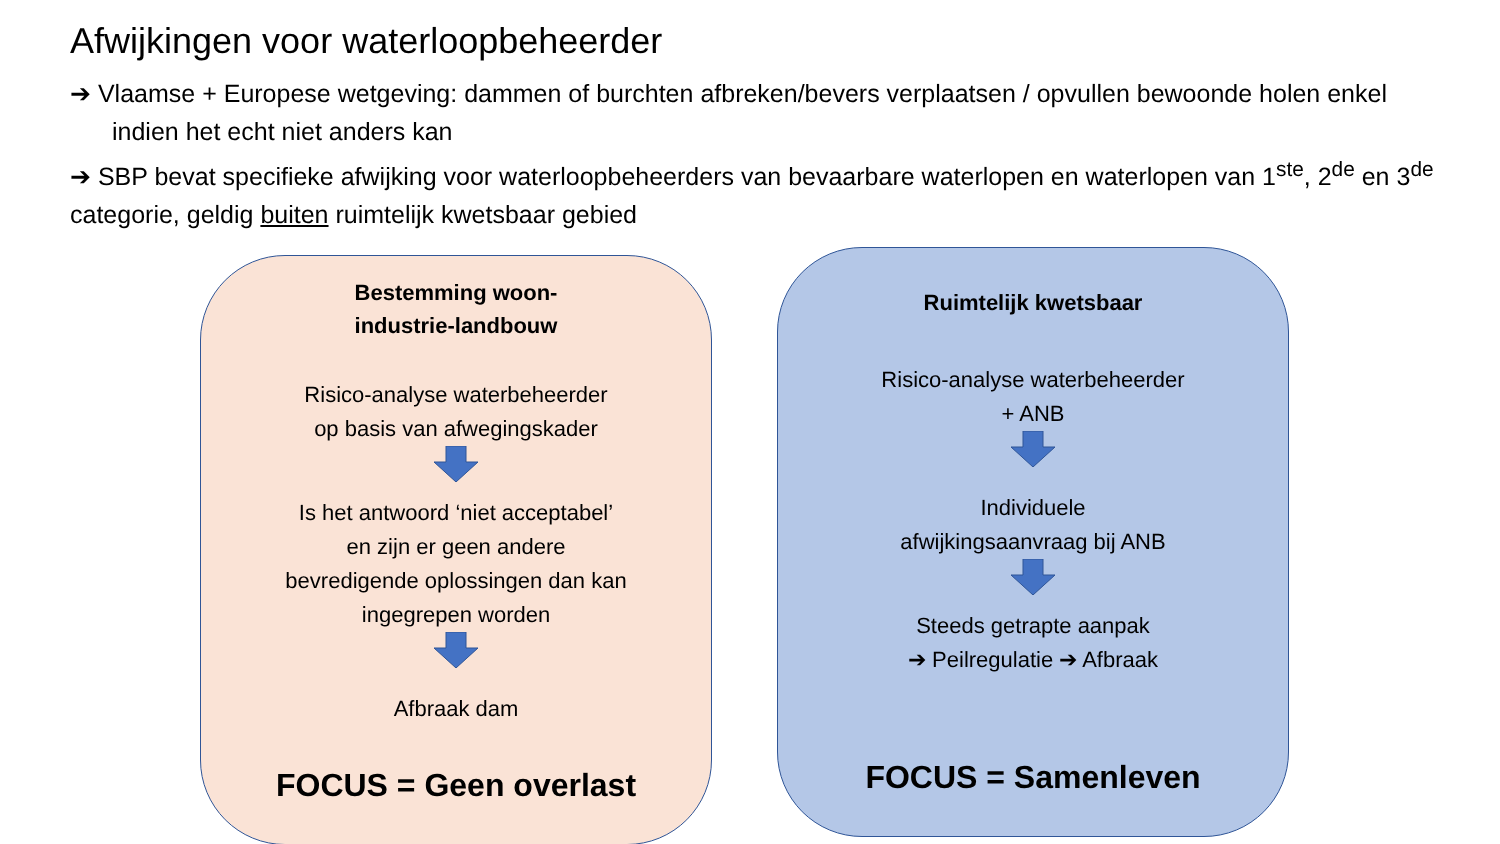Afwijkingen voor waterloopbeheerder
➔ Vlaamse + Europese wetgeving: dammen of burchten afbreken/bevers verplaatsen / opvullen bewoonde holen enkel indien het echt niet anders kan
➔ SBP bevat specifieke afwijking voor waterloopbeheerders van bevaarbare waterlopen en waterlopen van 1<sup>ste</sup>, 2<sup>de</sup> en 3<sup>de</sup> categorie, geldig buiten ruimtelijk kwetsbaar gebied
Bestemming woon-
industrie-landbouw
Risico-analyse waterbeheerder
op basis van afwegingskader
Is het antwoord ‘niet acceptabel’
en zijn er geen andere
bevredigende oplossingen dan kan
ingegrepen worden
Afbraak dam
FOCUS = Geen overlast
Ruimtelijk kwetsbaar
Risico-analyse waterbeheerder
+ ANB
Individuele
afwijkingsaanvraag bij ANB
Steeds getrapte aanpak
➔ Peilregulatie ➔ Afbraak
FOCUS = Samenleven